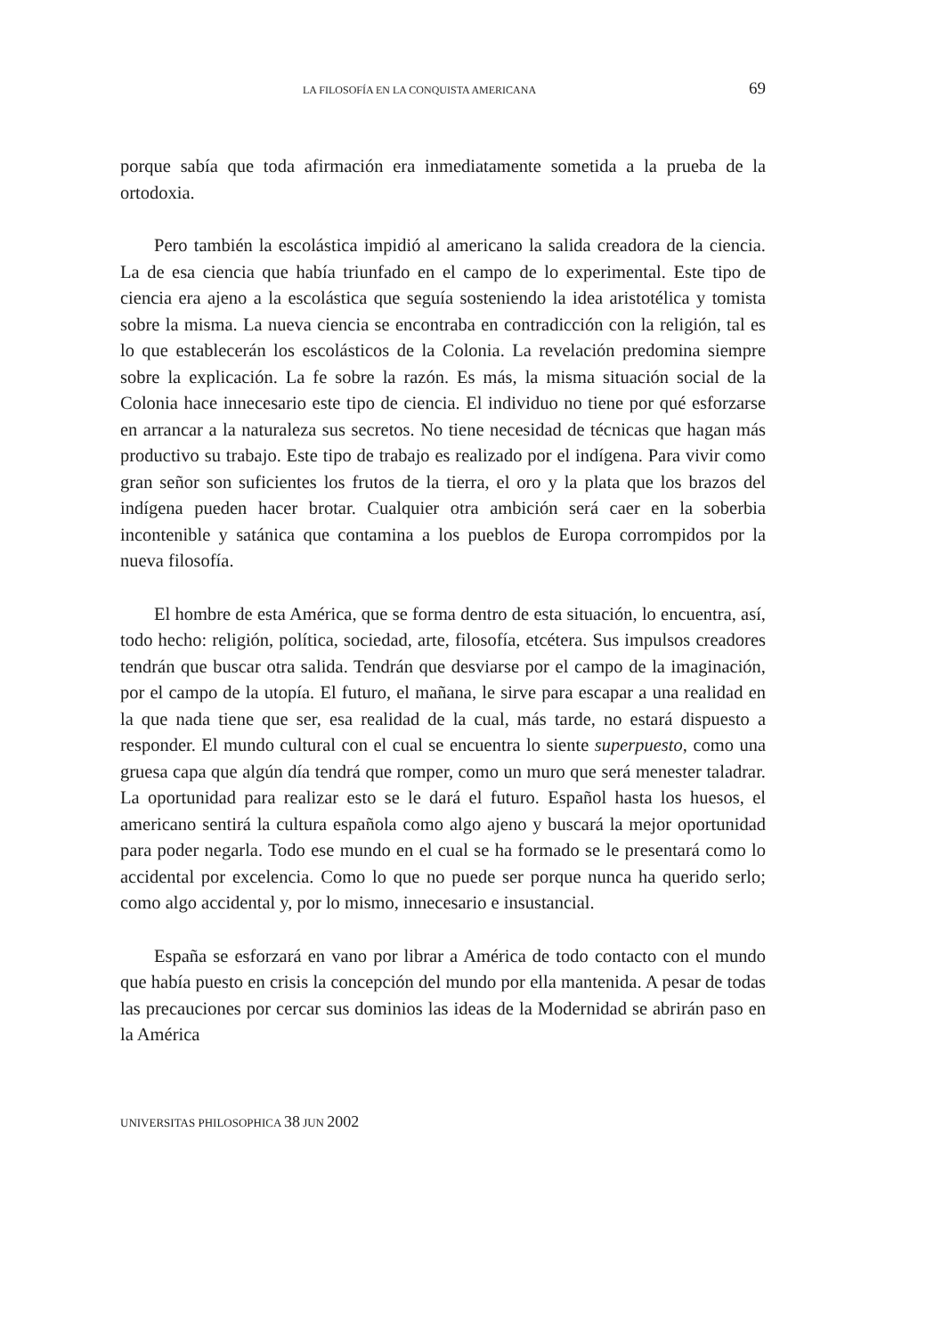LA FILOSOFÍA EN LA CONQUISTA AMERICANA 69
porque sabía que toda afirmación era inmediatamente sometida a la prueba de la ortodoxia.
Pero también la escolástica impidió al americano la salida creadora de la ciencia. La de esa ciencia que había triunfado en el campo de lo experimental. Este tipo de ciencia era ajeno a la escolástica que seguía sosteniendo la idea aristotélica y tomista sobre la misma. La nueva ciencia se encontraba en contradicción con la religión, tal es lo que establecerán los escolásticos de la Colonia. La revelación predomina siempre sobre la explicación. La fe sobre la razón. Es más, la misma situación social de la Colonia hace innecesario este tipo de ciencia. El individuo no tiene por qué esforzarse en arrancar a la naturaleza sus secretos. No tiene necesidad de técnicas que hagan más productivo su trabajo. Este tipo de trabajo es realizado por el indígena. Para vivir como gran señor son suficientes los frutos de la tierra, el oro y la plata que los brazos del indígena pueden hacer brotar. Cualquier otra ambición será caer en la soberbia incontenible y satánica que contamina a los pueblos de Europa corrompidos por la nueva filosofía.
El hombre de esta América, que se forma dentro de esta situación, lo encuentra, así, todo hecho: religión, política, sociedad, arte, filosofía, etcétera. Sus impulsos creadores tendrán que buscar otra salida. Tendrán que desviarse por el campo de la imaginación, por el campo de la utopía. El futuro, el mañana, le sirve para escapar a una realidad en la que nada tiene que ser, esa realidad de la cual, más tarde, no estará dispuesto a responder. El mundo cultural con el cual se encuentra lo siente superpuesto, como una gruesa capa que algún día tendrá que romper, como un muro que será menester taladrar. La oportunidad para realizar esto se le dará el futuro. Español hasta los huesos, el americano sentirá la cultura española como algo ajeno y buscará la mejor oportunidad para poder negarla. Todo ese mundo en el cual se ha formado se le presentará como lo accidental por excelencia. Como lo que no puede ser porque nunca ha querido serlo; como algo accidental y, por lo mismo, innecesario e insustancial.
España se esforzará en vano por librar a América de todo contacto con el mundo que había puesto en crisis la concepción del mundo por ella mantenida. A pesar de todas las precauciones por cercar sus dominios las ideas de la Modernidad se abrirán paso en la América
UNIVERSITAS PHILOSOPHICA 38 JUN 2002